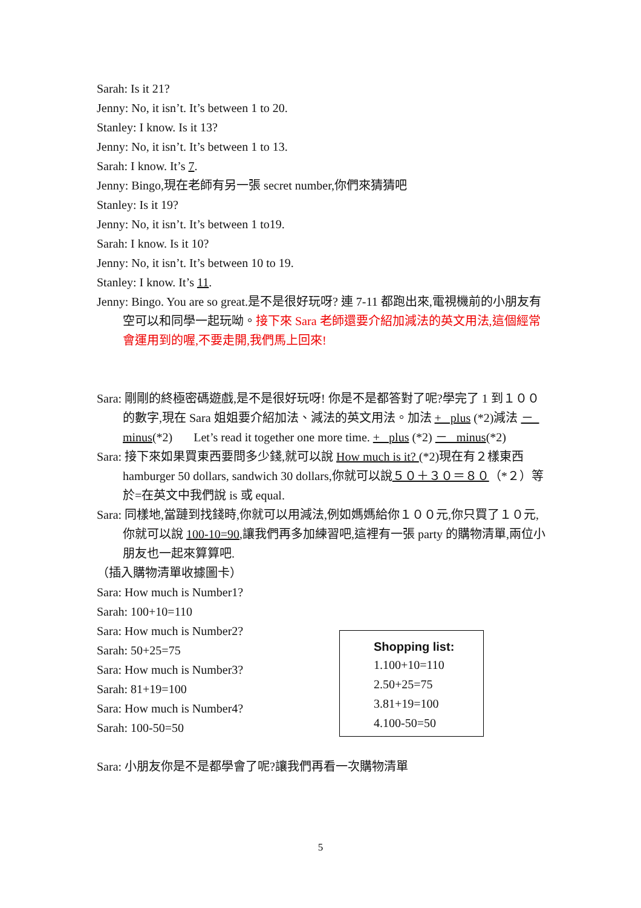Sarah: Is it 21?
Jenny: No, it isn’t. It’s between 1 to 20.
Stanley: I know. Is it 13?
Jenny: No, it isn’t. It’s between 1 to 13.
Sarah: I know. It’s 7.
Jenny: Bingo,現在老師有另一張 secret number,你們來猜猜吧
Stanley: Is it 19?
Jenny: No, it isn’t. It’s between 1 to19.
Sarah: I know. Is it 10?
Jenny: No, it isn’t. It’s between 10 to 19.
Stanley: I know. It’s 11.
Jenny: Bingo. You are so great.是不是很好玩呀? 連 7-11 都跑出來,電視機前的小朋友有空可以和同學一起玩呦。接下來 Sara 老師還要介紹加減法的英文用法,這個經常會運用到的喔,不要走開,我們馬上回來!
Sara: 剛剛的終極密碼遊戲,是不是很好玩呀! 你是不是都答對了呢?學完了 1 到１００的數字,現在 Sara 姐姐要介紹加法、減法的英文用法。加法 + plus (*2)減法 － minus(*2) Let’s read it together one more time. + plus (*2) － minus(*2)
Sara: 接下來如果買東西要問多少錢,就可以說 How much is it? (*2)現在有２樣東西 hamburger 50 dollars, sandwich 30 dollars,你就可以說５０＋３０＝８０（*２）等於=在英文中我們說 is 或 equal.
Sara: 同樣地,當蹥到找錢時,你就可以用減法,例如媽媽給你１００元,你只買了１０元,你就可以說 100-10=90,讓我們再多加練習吧,這裡有一張 party 的購物清單,兩位小朋友也一起來算算吧.
（插入購物清單收據圖卡）
Sara: How much is Number1?
Sarah: 100+10=110
Sara: How much is Number2?
Sarah: 50+25=75
Sara: How much is Number3?
Sarah: 81+19=100
Sara: How much is Number4?
Sarah: 100-50=50
Sara: 小朋友你是不是都學會了呢?讓我們再看一次購物清單
Shopping list:
1.100+10=110
2.50+25=75
3.81+19=100
4.100-50=50
5